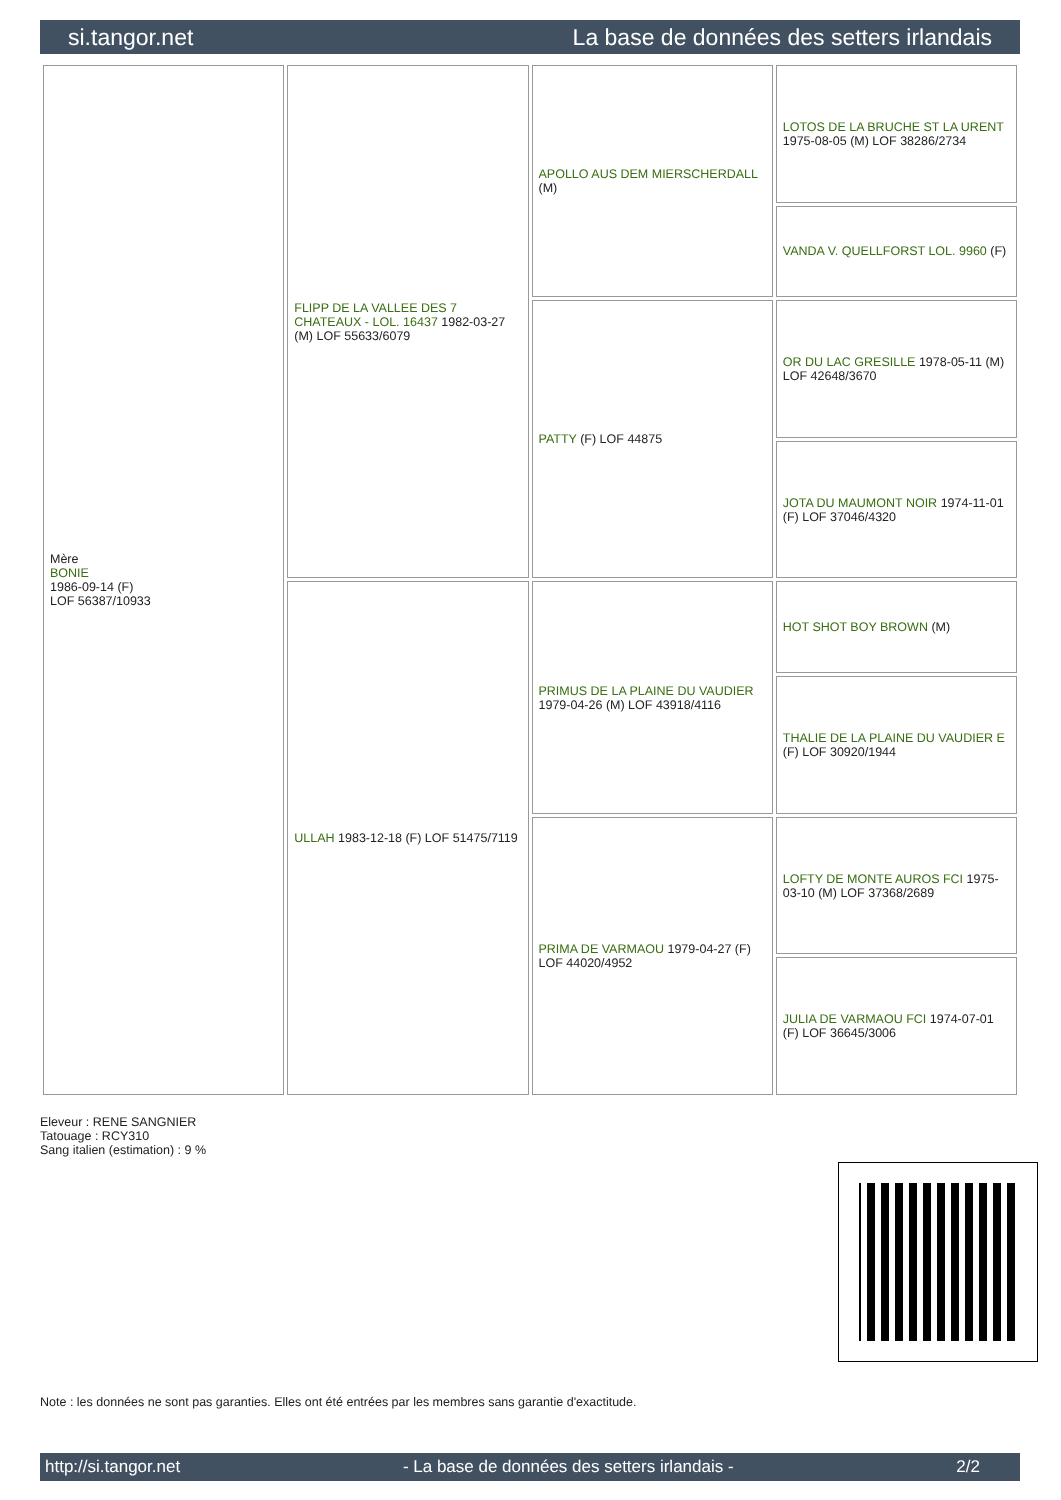si.tangor.net La base de données des setters irlandais
| Mère BONIE 1986-09-14 (F) LOF 56387/10933 | FLIPP DE LA VALLEE DES 7 CHATEAUX - LOL. 16437 1982-03-27 (M) LOF 55633/6079 | APOLLO AUS DEM MIERSCHERDALL (M) | LOTOS DE LA BRUCHE ST LA URENT 1975-08-05 (M) LOF 38286/2734 |
| | | | VANDA V. QUELLFORST LOL. 9960 (F) |
| | | PATTY (F) LOF 44875 | OR DU LAC GRESILLE 1978-05-11 (M) LOF 42648/3670 |
| | | | JOTA DU MAUMONT NOIR 1974-11-01 (F) LOF 37046/4320 |
| | ULLAH 1983-12-18 (F) LOF 51475/7119 | PRIMUS DE LA PLAINE DU VAUDIER 1979-04-26 (M) LOF 43918/4116 | HOT SHOT BOY BROWN (M) |
| | | | THALIE DE LA PLAINE DU VAUDIER E (F) LOF 30920/1944 |
| | | PRIMA DE VARMAOU 1979-04-27 (F) LOF 44020/4952 | LOFTY DE MONTE AUROS FCI 1975-03-10 (M) LOF 37368/2689 |
| | | | JULIA DE VARMAOU FCI 1974-07-01 (F) LOF 36645/3006 |
Eleveur : RENE SANGNIER
Tatouage : RCY310
Sang italien (estimation) : 9 %
Note : les données ne sont pas garanties. Elles ont été entrées par les membres sans garantie d'exactitude.
http://si.tangor.net - La base de données des setters irlandais - 2/2